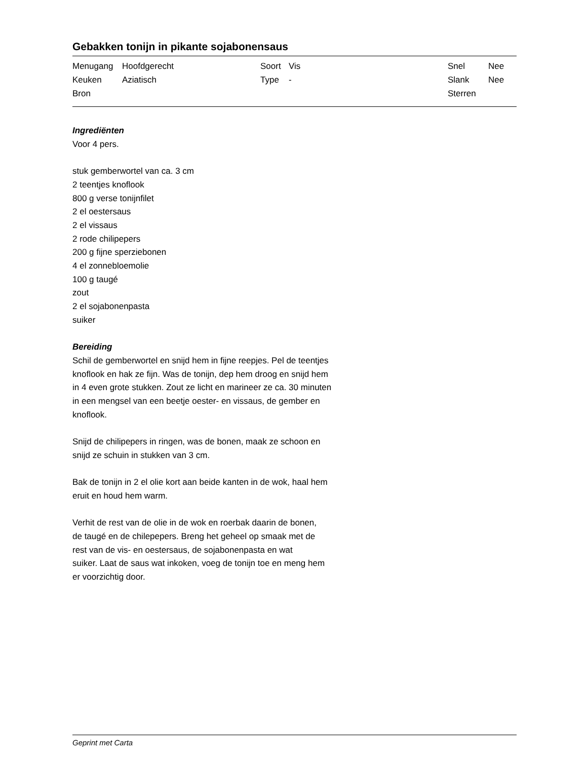Gebakken tonijn in pikante sojabonensaus
| Menugang | Hoofdgerecht | Soort | Vis | Snel | Nee |
| Keuken | Aziatisch | Type | - | Slank | Nee |
| Bron | | | | Sterren | |
Ingrediënten
Voor 4 pers.
stuk gemberwortel van ca. 3 cm
2 teentjes knoflook
800 g verse tonijnfilet
2 el oestersaus
2 el vissaus
2 rode chilipepers
200 g fijne sperziebonen
4 el zonnebloemolie
100 g taugé
zout
2 el sojabonenpasta
suiker
Bereiding
Schil de gemberwortel en snijd hem in fijne reepjes. Pel de teentjes
knoflook en hak ze fijn. Was de tonijn, dep hem droog en snijd hem
in 4 even grote stukken. Zout ze licht en marineer ze ca. 30 minuten
in een mengsel van een beetje oester- en vissaus, de gember en
knoflook.
Snijd de chilipepers in ringen, was de bonen, maak ze schoon en
snijd ze schuin in stukken van 3 cm.
Bak de tonijn in 2 el olie kort aan beide kanten in de wok, haal hem
eruit en houd hem warm.
Verhit de rest van de olie in de wok en roerbak daarin de bonen,
de taugé en de chilepepers. Breng het geheel op smaak met de
rest van de vis- en oestersaus, de sojabonenpasta en wat
suiker. Laat de saus wat inkoken, voeg de tonijn toe en meng hem
er voorzichtig door.
Geprint met Carta